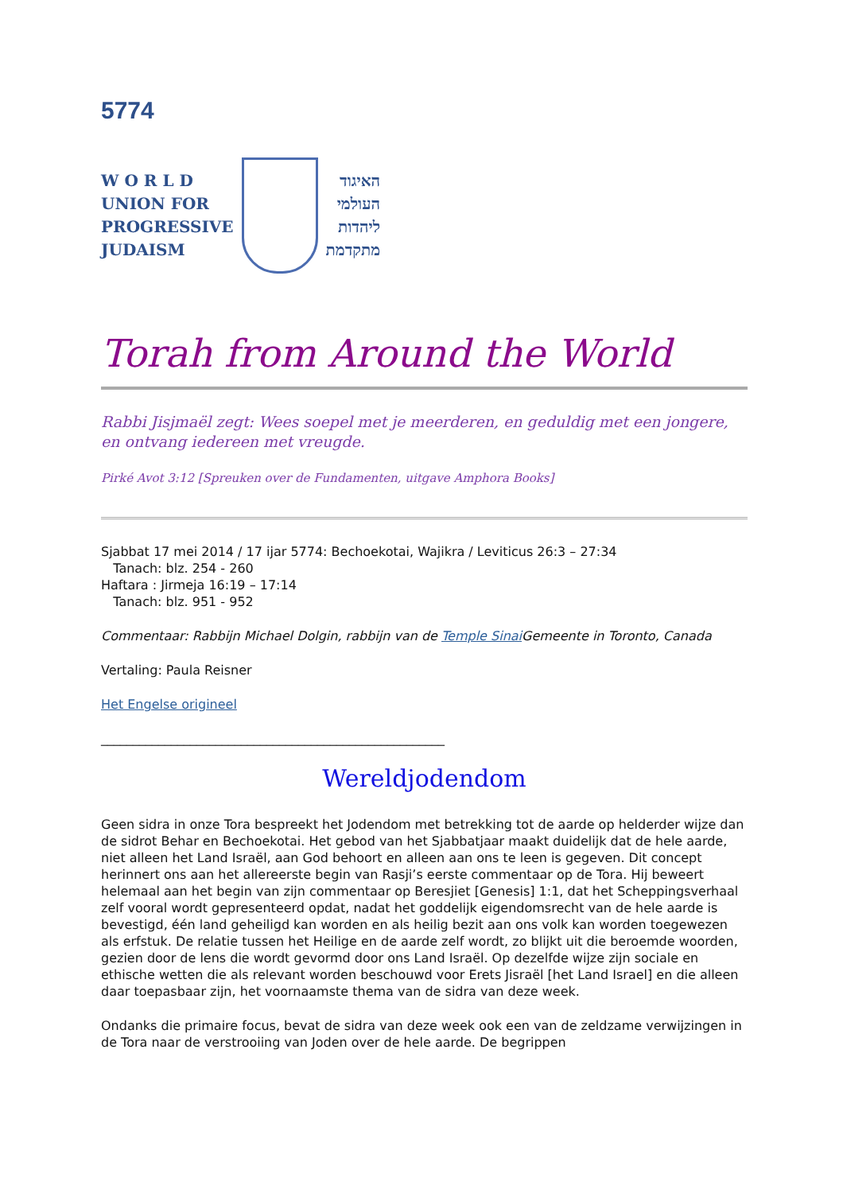5774
W O R L D
UNION FOR
PROGRESSIVE
JUDAISM
האיגוד
העולמי
ליהדות
מתקדמת
Torah from Around the World
Rabbi Jisjmaël zegt: Wees soepel met je meerderen, en geduldig met een jongere, en ontvang iedereen met vreugde.
Pirké Avot 3:12 [Spreuken over de Fundamenten, uitgave Amphora Books]
Sjabbat 17 mei 2014 / 17 ijar 5774: Bechoekotai, Wajikra / Leviticus 26:3 – 27:34
Tanach: blz. 254 - 260
Haftara : Jirmeja 16:19 – 17:14
Tanach: blz. 951 - 952
Commentaar: Rabbijn Michael Dolgin, rabbijn van de Temple Sinai Gemeente in Toronto, Canada
Vertaling: Paula Reisner
Het Engelse origineel
______________________________________________________
Wereldjodendom
Geen sidra in onze Tora bespreekt het Jodendom met betrekking tot de aarde op helderder wijze dan de sidrot Behar en Bechoekotai. Het gebod van het Sjabbatjaar maakt duidelijk dat de hele aarde, niet alleen het Land Israël, aan God behoort en alleen aan ons te leen is gegeven. Dit concept herinnert ons aan het allereerste begin van Rasji’s eerste commentaar op de Tora. Hij beweert helemaal aan het begin van zijn commentaar op Beresjiet [Genesis] 1:1, dat het Scheppingsverhaal zelf vooral wordt gepresenteerd opdat, nadat het goddelijk eigendomsrecht van de hele aarde is bevestigd, één land geheiligd kan worden en als heilig bezit aan ons volk kan worden toegewezen als erfstuk. De relatie tussen het Heilige en de aarde zelf wordt, zo blijkt uit die beroemde woorden, gezien door de lens die wordt gevormd door ons Land Israël. Op dezelfde wijze zijn sociale en ethische wetten die als relevant worden beschouwd voor Erets Jisraël [het Land Israel] en die alleen daar toepasbaar zijn, het voornaamste thema van de sidra van deze week.
Ondanks die primaire focus, bevat de sidra van deze week ook een van de zeldzame verwijzingen in de Tora naar de verstrooiing van Joden over de hele aarde. De begrippen